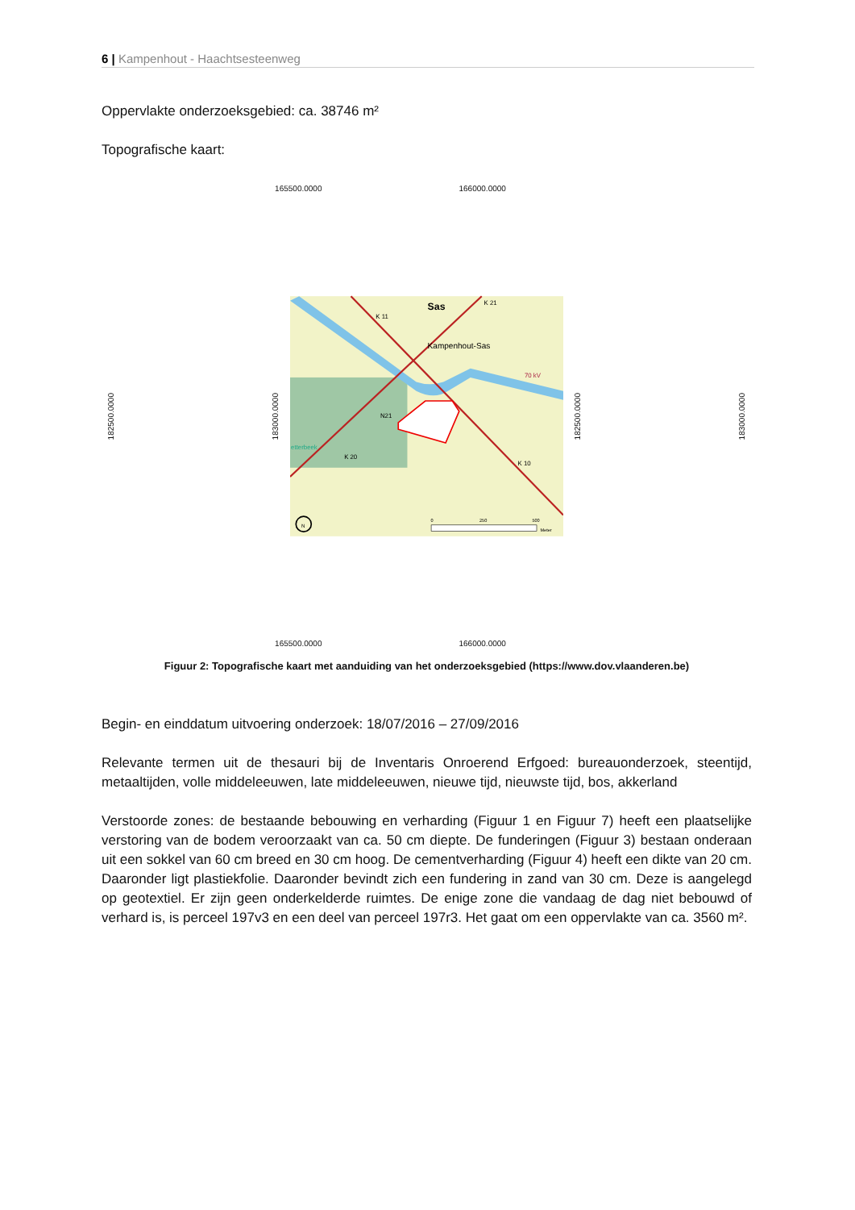6 | Kampenhout - Haachtsesteenweg
Oppervlakte onderzoeksgebied: ca. 38746 m²
Topografische kaart:
165500.0000 166000.0000
182500.0000
183000.0000
Kampenhout-Sas
Sas
K 11
K 21
K 20
K 10
N21
etterbeek
70 kV
0
250
500
Meter
N
182500.0000
183000.0000
165500.0000 166000.0000
Figuur 2: Topografische kaart met aanduiding van het onderzoeksgebied (https://www.dov.vlaanderen.be)
Begin- en einddatum uitvoering onderzoek: 18/07/2016 – 27/09/2016
Relevante termen uit de thesauri bij de Inventaris Onroerend Erfgoed: bureauonderzoek, steentijd, metaaltijden, volle middeleeuwen, late middeleeuwen, nieuwe tijd, nieuwste tijd, bos, akkerland
Verstoorde zones: de bestaande bebouwing en verharding (Figuur 1 en Figuur 7) heeft een plaatselijke verstoring van de bodem veroorzaakt van ca. 50 cm diepte. De funderingen (Figuur 3) bestaan onderaan uit een sokkel van 60 cm breed en 30 cm hoog. De cementverharding (Figuur 4) heeft een dikte van 20 cm. Daaronder ligt plastiekfolie. Daaronder bevindt zich een fundering in zand van 30 cm. Deze is aangelegd op geotextiel. Er zijn geen onderkelderde ruimtes. De enige zone die vandaag de dag niet bebouwd of verhard is, is perceel 197v3 en een deel van perceel 197r3. Het gaat om een oppervlakte van ca. 3560 m².